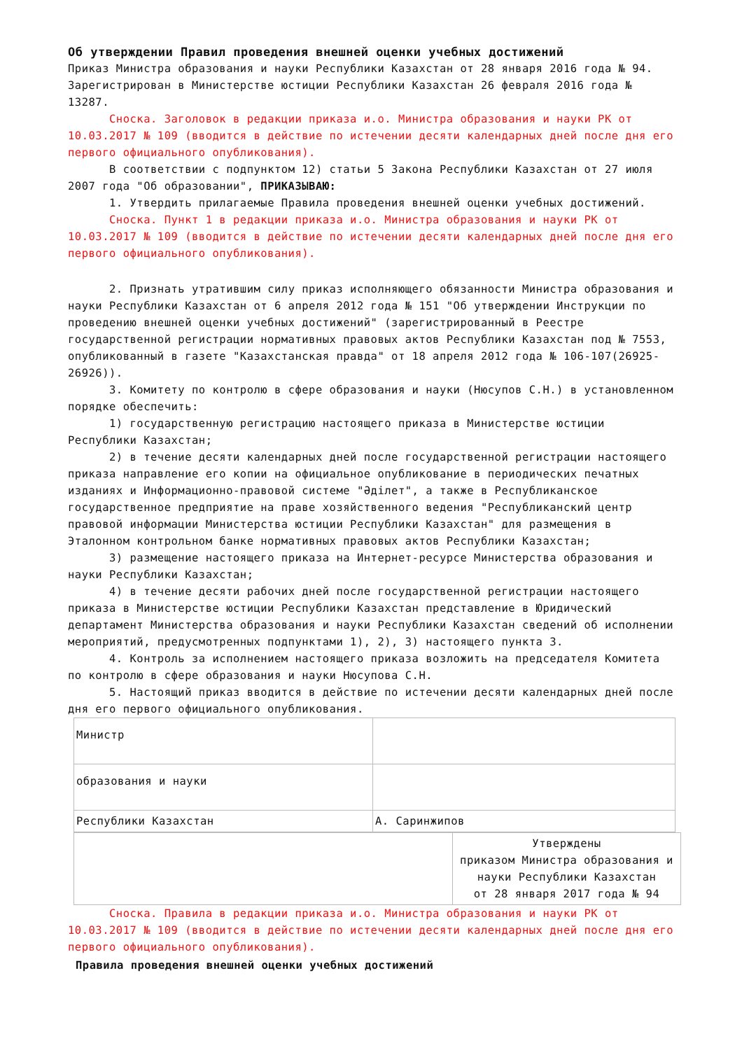Об утверждении Правил проведения внешней оценки учебных достижений
Приказ Министра образования и науки Республики Казахстан от 28 января 2016 года № 94. Зарегистрирован в Министерстве юстиции Республики Казахстан 26 февраля 2016 года № 13287.
Сноска. Заголовок в редакции приказа и.о. Министра образования и науки РК от 10.03.2017 № 109 (вводится в действие по истечении десяти календарных дней после дня его первого официального опубликования).
В соответствии с подпунктом 12) статьи 5 Закона Республики Казахстан от 27 июля 2007 года "Об образовании", ПРИКАЗЫВАЮ:
1. Утвердить прилагаемые Правила проведения внешней оценки учебных достижений.
Сноска. Пункт 1 в редакции приказа и.о. Министра образования и науки РК от 10.03.2017 № 109 (вводится в действие по истечении десяти календарных дней после дня его первого официального опубликования).
2. Признать утратившим силу приказ исполняющего обязанности Министра образования и науки Республики Казахстан от 6 апреля 2012 года № 151 "Об утверждении Инструкции по проведению внешней оценки учебных достижений" (зарегистрированный в Реестре государственной регистрации нормативных правовых актов Республики Казахстан под № 7553, опубликованный в газете "Казахстанская правда" от 18 апреля 2012 года № 106-107(26925-26926)).
3. Комитету по контролю в сфере образования и науки (Нюсупов С.Н.) в установленном порядке обеспечить:
1) государственную регистрацию настоящего приказа в Министерстве юстиции Республики Казахстан;
2) в течение десяти календарных дней после государственной регистрации настоящего приказа направление его копии на официальное опубликование в периодических печатных изданиях и Информационно-правовой системе "Әділет", а также в Республиканское государственное предприятие на праве хозяйственного ведения "Республиканский центр правовой информации Министерства юстиции Республики Казахстан" для размещения в Эталонном контрольном банке нормативных правовых актов Республики Казахстан;
3) размещение настоящего приказа на Интернет-ресурсе Министерства образования и науки Республики Казахстан;
4) в течение десяти рабочих дней после государственной регистрации настоящего приказа в Министерстве юстиции Республики Казахстан представление в Юридический департамент Министерства образования и науки Республики Казахстан сведений об исполнении мероприятий, предусмотренных подпунктами 1), 2), 3) настоящего пункта 3.
4. Контроль за исполнением настоящего приказа возложить на председателя Комитета по контролю в сфере образования и науки Нюсупова С.Н.
5. Настоящий приказ вводится в действие по истечении десяти календарных дней после дня его первого официального опубликования.
| Министр | |
| образования и науки | |
| Республики Казахстан | А. Саринжипов |
| | Утверждены приказом Министра образования и науки Республики Казахстан от 28 января 2017 года № 94 |
Сноска. Правила в редакции приказа и.о. Министра образования и науки РК от 10.03.2017 № 109 (вводится в действие по истечении десяти календарных дней после дня его первого официального опубликования).
Правила проведения внешней оценки учебных достижений